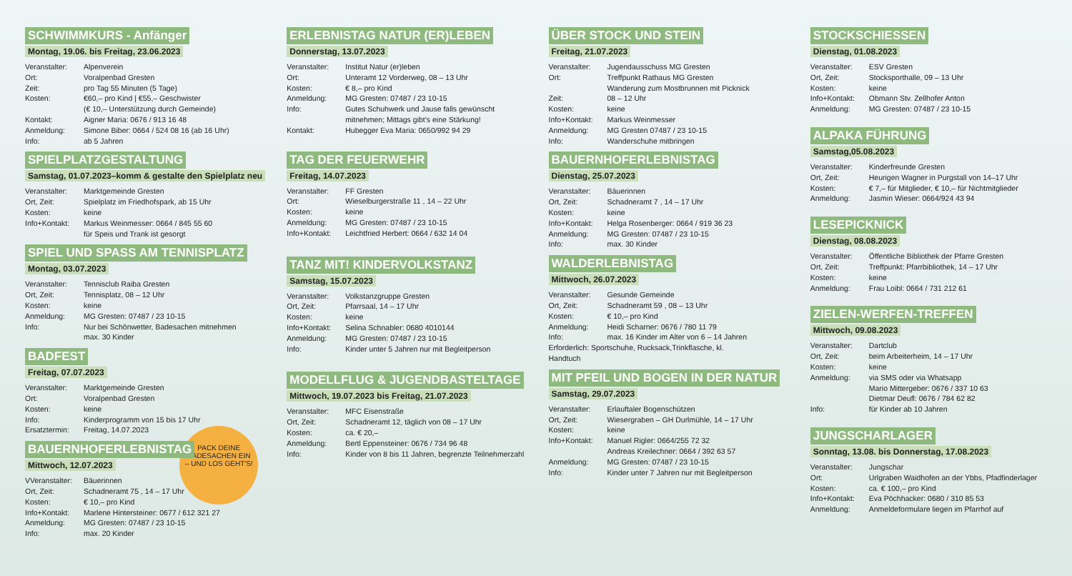SCHWIMMKURS - Anfänger
Montag, 19.06. bis Freitag, 23.06.2023
| Veranstalter: | Alpenverein |
| Ort: | Voralpenbad Gresten |
| Zeit: | pro Tag 55 Minuten (5 Tage) |
| Kosten: | €60,– pro Kind / €55,– Geschwister (€ 10,– Unterstützung durch Gemeinde) |
| Kontakt: | Aigner Maria: 0676 / 913 16 48 |
| Anmeldung: | Simone Biber: 0664 / 524 08 16 (ab 16 Uhr) |
| Info: | ab 5 Jahren |
SPIELPLATZGESTALTUNG
Samstag, 01.07.2023–komm & gestalte den Spielplatz neu
| Veranstalter: | Marktgemeinde Gresten |
| Ort, Zeit: | Spielplatz im Friedhofspark, ab 15 Uhr |
| Kosten: | keine |
| Info+Kontakt: | Markus Weinmesser: 0664 / 845 55 60 für Speis und Trank ist gesorgt |
SPIEL UND SPASS AM TENNISPLATZ
Montag, 03.07.2023
| Veranstalter: | Tennisclub Raiba Gresten |
| Ort, Zeit: | Tennisplatz, 08 – 12 Uhr |
| Kosten: | keine |
| Anmeldung: | MG Gresten: 07487 / 23 10-15 |
| Info: | Nur bei Schönwetter, Badesachen mitnehmen max. 30 Kinder |
BADFEST
Freitag, 07.07.2023
| Veranstalter: | Marktgemeinde Gresten |
| Ort: | Voralpenbad Gresten |
| Kosten: | keine |
| Info: | Kinderprogramm von 15 bis 17 Uhr |
| Ersatztermin: | Freitag, 14.07.2023 |
BAUERNHOFERLEBNISTAG
Mittwoch, 12.07.2023
| VVeranstalter: | Bäuerinnen |
| Ort, Zeit: | Schadneramt 75 , 14 – 17 Uhr |
| Kosten: | € 10,– pro Kind |
| Info+Kontakt: | Marlene Hintersteiner: 0677 / 612 321 27 |
| Anmeldung: | MG Gresten: 07487 / 23 10-15 |
| Info: | max. 20 Kinder |
ERLEBNISTAG NATUR (ER)LEBEN
Donnerstag, 13.07.2023
| Veranstalter: | Institut Natur (er)leben |
| Ort: | Unteramt 12 Vorderweg, 08 – 13 Uhr |
| Kosten: | € 8,– pro Kind |
| Anmeldung: | MG Gresten: 07487 / 23 10-15 |
| Info: | Gutes Schuhwerk und Jause falls gewünscht mitnehmen; Mittags gibt’s eine Stärkung! |
| Kontakt: | Hubegger Eva Maria: 0650/992 94 29 |
TAG DER FEUERWEHR
Freitag, 14.07.2023
| Veranstalter: | FF Gresten |
| Ort: | Wieselburgerstraße 11 , 14 – 22 Uhr |
| Kosten: | keine |
| Anmeldung: | MG Gresten: 07487 / 23 10-15 |
| Info+Kontakt: | Leichtfried Herbert: 0664 / 632 14 04 |
TANZ MIT! KINDERVOLKSTANZ
Samstag, 15.07.2023
| Veranstalter: | Volkstanzgruppe Gresten |
| Ort, Zeit: | Pfarrsaal, 14 – 17 Uhr |
| Kosten: | keine |
| Info+Kontakt: | Selina Schnabler: 0680 4010144 |
| Anmeldung: | MG Gresten: 07487 / 23 10-15 |
| Info: | Kinder unter 5 Jahren nur mit Begleitperson |
MODELLFLUG & JUGENDBASTELTAGE
Mittwoch, 19.07.2023 bis Freitag, 21.07.2023
| Veranstalter: | MFC Eisenstraße |
| Ort, Zeit: | Schadneramt 12, täglich von 08 – 17 Uhr |
| Kosten: | ca. € 20,– |
| Anmeldung: | Bertl Eppensteiner: 0676 / 734 96 48 |
| Info: | Kinder von 8 bis 11 Jahren, begrenzte Teilnehmerzahl |
PACK DEINE
BADESACHEN EIN
– UND LOS GEHT'S!
ÜBER STOCK UND STEIN
Freitag, 21.07.2023
| Veranstalter: | Jugendausschuss MG Gresten |
| Ort: | Treffpunkt Rathaus MG Gresten Wanderung zum Mostbrunnen mit Picknick |
| Zeit: | 08 – 12 Uhr |
| Kosten: | keine |
| Info+Kontakt: | Markus Weinmesser |
| Anmeldung: | MG Gresten 07487 / 23 10-15 |
| Info: | Wanderschuhe mitbringen |
BAUERNHOFERLEBNISTAG
Dienstag, 25.07.2023
| Veranstalter: | Bäuerinnen |
| Ort, Zeit: | Schadneramt 7 , 14 – 17 Uhr |
| Kosten: | keine |
| Info+Kontakt: | Helga Rosenberger: 0664 / 919 36 23 |
| Anmeldung: | MG Gresten: 07487 / 23 10-15 |
| Info: | max. 30 Kinder |
WALDERLEBNISTAG
Mittwoch, 26.07.2023
| Veranstalter: | Gesunde Gemeinde |
| Ort, Zeit: | Schadneramt 59 , 08 – 13 Uhr |
| Kosten: | € 10,– pro Kind |
| Anmeldung: | Heidi Scharner: 0676 / 780 11 79 |
| Info: | max. 16 Kinder im Alter von 6 – 14 Jahren |
| Erforderlich: Sportschuhe, Rucksack,Trinkflasche, kl. Handtuch | |
MIT PFEIL UND BOGEN IN DER NATUR
Samstag, 29.07.2023
| Veranstalter: | Erlauftaler Bogenschützen |
| Ort, Zeit: | Wiesergraben – GH Durlmühle, 14 – 17 Uhr |
| Kosten: | keine |
| Info+Kontakt: | Manuel Rigler: 0664/255 72 32 Andreas Kreilechner: 0664 / 392 63 57 |
| Anmeldung: | MG Gresten: 07487 / 23 10-15 |
| Info: | Kinder unter 7 Jahren nur mit Begleitperson |
STOCKSCHIESSEN
Dienstag, 01.08.2023
| Veranstalter: | ESV Gresten |
| Ort, Zeit: | Stocksporthalle, 09 – 13 Uhr |
| Kosten: | keine |
| Info+Kontakt: | Obmann Stv. Zellhofer Anton |
| Anmeldung: | MG Gresten: 07487 / 23 10-15 |
ALPAKA FÜHRUNG
Samstag,05.08.2023
| Veranstalter: | Kinderfreunde Gresten |
| Ort, Zeit: | Heurigen Wagner in Purgstall von 14–17 Uhr |
| Kosten: | € 7,– für Mitglieder, € 10,– für Nichtmitglieder |
| Anmeldung: | Jasmin Wieser: 0664/924 43 94 |
LESEPICKNICK
Dienstag, 08.08.2023
| Veranstalter: | Öffentliche Bibliothek der Pfarre Gresten |
| Ort, Zeit: | Treffpunkt: Pfarrbibliothek, 14 – 17 Uhr |
| Kosten: | keine |
| Anmeldung: | Frau Loibl: 0664 / 731 212 61 |
ZIELEN-WERFEN-TREFFEN
Mittwoch, 09.08.2023
| Veranstalter: | Dartclub |
| Ort, Zeit: | beim Arbeiterheim, 14 – 17 Uhr |
| Kosten: | keine |
| Anmeldung: | via SMS oder via Whatsapp Mario Mittergeber: 0676 / 337 10 63 Dietmar Deufl: 0676 / 784 62 82 |
| Info: | für Kinder ab 10 Jahren |
JUNGSCHARLAGER
Sonntag, 13.08. bis Donnerstag, 17.08.2023
| Veranstalter: | Jungschar |
| Ort: | Urlgraben Waidhofen an der Ybbs, Pfadfinderlager |
| Kosten: | ca. € 100,– pro Kind |
| Info+Kontakt: | Eva Pöchhacker: 0680 / 310 85 53 |
| Anmeldung: | Anmeldeformulare liegen im Pfarrhof auf |